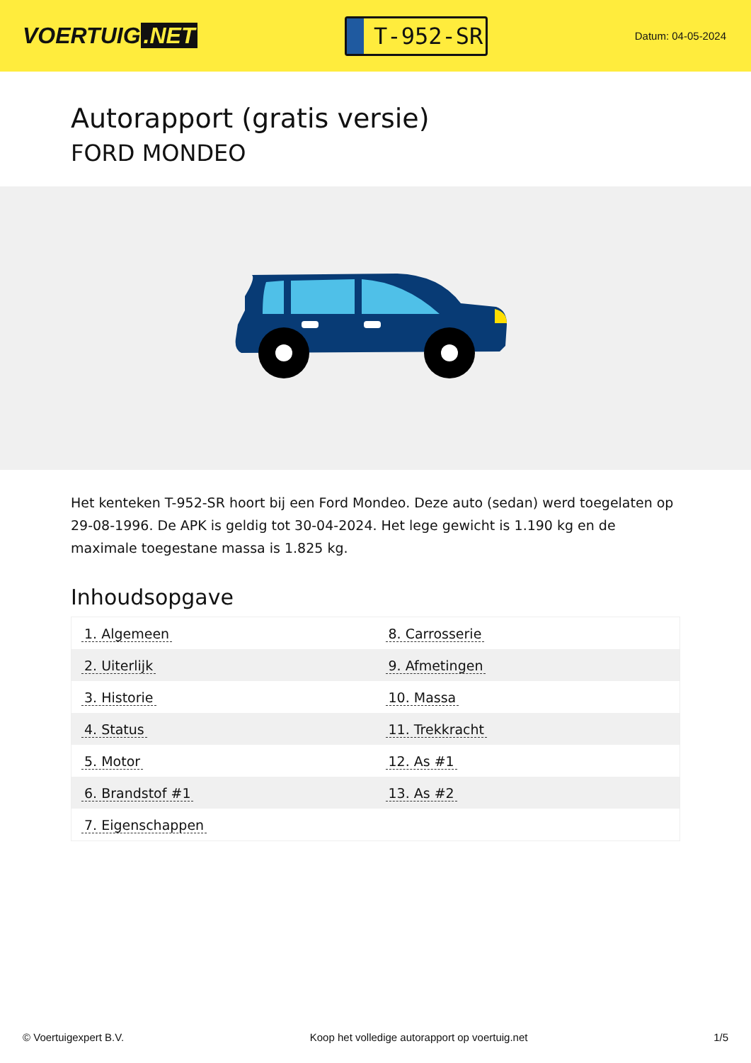VOERTUIG.NET
T-952-SR
Datum: 04-05-2024
Autorapport (gratis versie)
FORD MONDEO
Het kenteken T-952-SR hoort bij een Ford Mondeo. Deze auto (sedan) werd toegelaten op 29-08-1996. De APK is geldig tot 30-04-2024. Het lege gewicht is 1.190 kg en de maximale toegestane massa is 1.825 kg.
Inhoudsopgave
| 1. Algemeen | 8. Carrosserie |
| 2. Uiterlijk | 9. Afmetingen |
| 3. Historie | 10. Massa |
| 4. Status | 11. Trekkracht |
| 5. Motor | 12. As #1 |
| 6. Brandstof #1 | 13. As #2 |
| 7. Eigenschappen | |
© Voertuigexpert B.V. Koop het volledige autorapport op voertuig.net 1/5